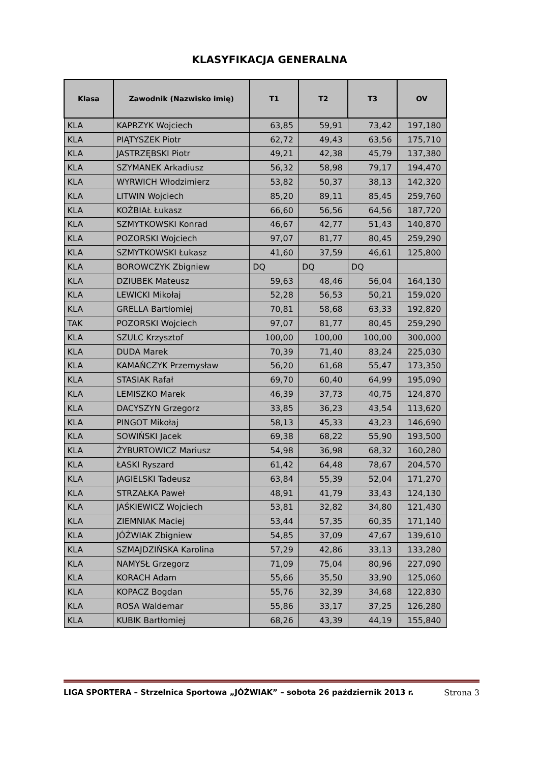KLASYFIKACJA GENERALNA
| Klasa | Zawodnik (Nazwisko imię) | T1 | T2 | T3 | OV |
| --- | --- | --- | --- | --- | --- |
| KLA | KAPRZYK Wojciech | 63,85 | 59,91 | 73,42 | 197,180 |
| KLA | PIĄTYSZEK Piotr | 62,72 | 49,43 | 63,56 | 175,710 |
| KLA | JASTRZĘBSKI Piotr | 49,21 | 42,38 | 45,79 | 137,380 |
| KLA | SZYMANEK Arkadiusz | 56,32 | 58,98 | 79,17 | 194,470 |
| KLA | WYRWICH Włodzimierz | 53,82 | 50,37 | 38,13 | 142,320 |
| KLA | LITWIN Wojciech | 85,20 | 89,11 | 85,45 | 259,760 |
| KLA | KOŹBIAŁ Łukasz | 66,60 | 56,56 | 64,56 | 187,720 |
| KLA | SZMYTKOWSKI Konrad | 46,67 | 42,77 | 51,43 | 140,870 |
| KLA | POZORSKI Wojciech | 97,07 | 81,77 | 80,45 | 259,290 |
| KLA | SZMYTKOWSKI Łukasz | 41,60 | 37,59 | 46,61 | 125,800 |
| KLA | BOROWCZYK Zbigniew | DQ | DQ | DQ | |
| KLA | DZIUBEK Mateusz | 59,63 | 48,46 | 56,04 | 164,130 |
| KLA | LEWICKI Mikołaj | 52,28 | 56,53 | 50,21 | 159,020 |
| KLA | GRELLA Bartłomiej | 70,81 | 58,68 | 63,33 | 192,820 |
| TAK | POZORSKI Wojciech | 97,07 | 81,77 | 80,45 | 259,290 |
| KLA | SZULC Krzysztof | 100,00 | 100,00 | 100,00 | 300,000 |
| KLA | DUDA Marek | 70,39 | 71,40 | 83,24 | 225,030 |
| KLA | KAMAŃCZYK Przemysław | 56,20 | 61,68 | 55,47 | 173,350 |
| KLA | STASIAK Rafał | 69,70 | 60,40 | 64,99 | 195,090 |
| KLA | LEMISZKO Marek | 46,39 | 37,73 | 40,75 | 124,870 |
| KLA | DACYSZYN Grzegorz | 33,85 | 36,23 | 43,54 | 113,620 |
| KLA | PINGOT Mikołaj | 58,13 | 45,33 | 43,23 | 146,690 |
| KLA | SOWIŃSKI Jacek | 69,38 | 68,22 | 55,90 | 193,500 |
| KLA | ŻYBURTOWICZ Mariusz | 54,98 | 36,98 | 68,32 | 160,280 |
| KLA | ŁASKI Ryszard | 61,42 | 64,48 | 78,67 | 204,570 |
| KLA | JAGIELSKI Tadeusz | 63,84 | 55,39 | 52,04 | 171,270 |
| KLA | STRZAŁKA Paweł | 48,91 | 41,79 | 33,43 | 124,130 |
| KLA | JAŚKIEWICZ Wojciech | 53,81 | 32,82 | 34,80 | 121,430 |
| KLA | ZIEMNIAK Maciej | 53,44 | 57,35 | 60,35 | 171,140 |
| KLA | JÓŹWIAK Zbigniew | 54,85 | 37,09 | 47,67 | 139,610 |
| KLA | SZMAJDZIŃSKA Karolina | 57,29 | 42,86 | 33,13 | 133,280 |
| KLA | NAMYSŁ Grzegorz | 71,09 | 75,04 | 80,96 | 227,090 |
| KLA | KORACH Adam | 55,66 | 35,50 | 33,90 | 125,060 |
| KLA | KOPACZ Bogdan | 55,76 | 32,39 | 34,68 | 122,830 |
| KLA | ROSA Waldemar | 55,86 | 33,17 | 37,25 | 126,280 |
| KLA | KUBIK Bartłomiej | 68,26 | 43,39 | 44,19 | 155,840 |
LIGA SPORTERA – Strzelnica Sportowa „JÓŹWIAK” – sobota 26 październik 2013 r. Strona 3